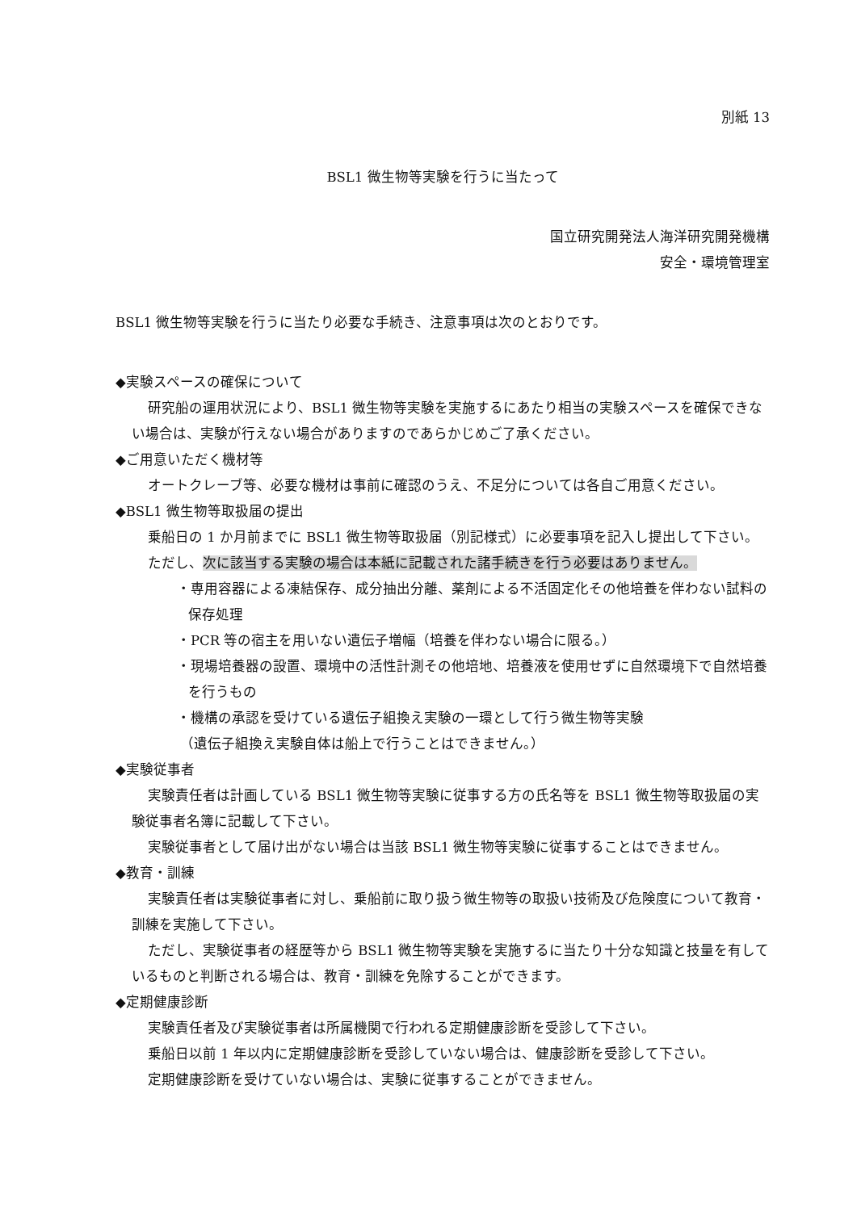別紙 13
BSL1 微生物等実験を行うに当たって
国立研究開発法人海洋研究開発機構
安全・環境管理室
BSL1 微生物等実験を行うに当たり必要な手続き、注意事項は次のとおりです。
◆実験スペースの確保について
研究船の運用状況により、BSL1 微生物等実験を実施するにあたり相当の実験スペースを確保できない場合は、実験が行えない場合がありますのであらかじめご了承ください。
◆ご用意いただく機材等
オートクレーブ等、必要な機材は事前に確認のうえ、不足分については各自ご用意ください。
◆BSL1 微生物等取扱届の提出
乗船日の 1 か月前までに BSL1 微生物等取扱届（別記様式）に必要事項を記入し提出して下さい。
ただし、次に該当する実験の場合は本紙に記載された諸手続きを行う必要はありません。
・専用容器による凍結保存、成分抽出分離、薬剤による不活固定化その他培養を伴わない試料の保存処理
・PCR 等の宿主を用いない遺伝子増幅（培養を伴わない場合に限る。）
・現場培養器の設置、環境中の活性計測その他培地、培養液を使用せずに自然環境下で自然培養を行うもの
・機構の承認を受けている遺伝子組換え実験の一環として行う微生物等実験
（遺伝子組換え実験自体は船上で行うことはできません。）
◆実験従事者
実験責任者は計画している BSL1 微生物等実験に従事する方の氏名等を BSL1 微生物等取扱届の実験従事者名簿に記載して下さい。
実験従事者として届け出がない場合は当該 BSL1 微生物等実験に従事することはできません。
◆教育・訓練
実験責任者は実験従事者に対し、乗船前に取り扱う微生物等の取扱い技術及び危険度について教育・訓練を実施して下さい。
ただし、実験従事者の経歴等から BSL1 微生物等実験を実施するに当たり十分な知識と技量を有しているものと判断される場合は、教育・訓練を免除することができます。
◆定期健康診断
実験責任者及び実験従事者は所属機関で行われる定期健康診断を受診して下さい。
乗船日以前 1 年以内に定期健康診断を受診していない場合は、健康診断を受診して下さい。
定期健康診断を受けていない場合は、実験に従事することができません。